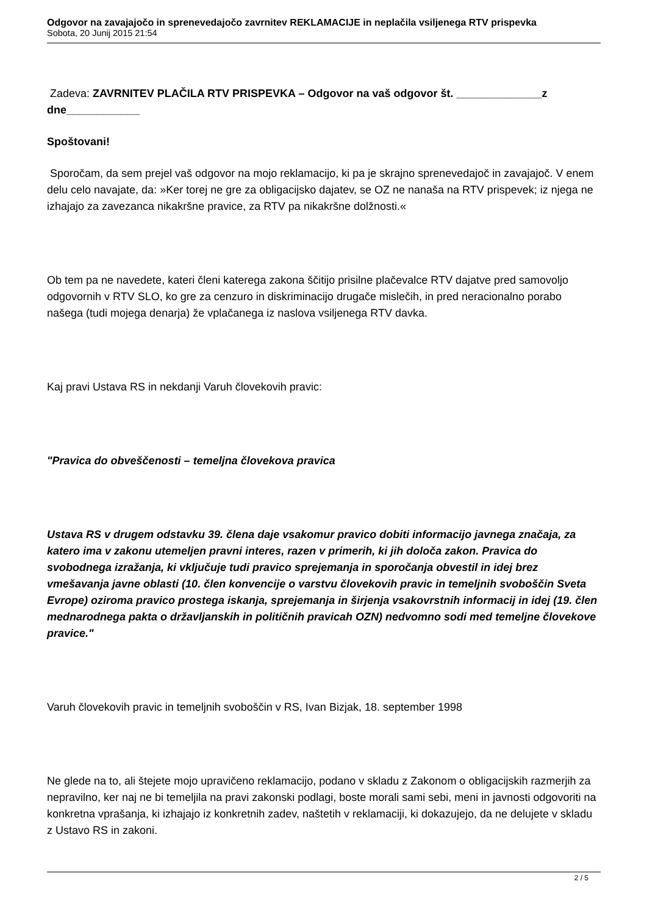Odgovor na zavajajočo in sprenevedajočo zavrnitev REKLAMACIJE in neplačila vsiljenega RTV prispevka
Sobota, 20 Junij 2015 21:54
Zadeva: ZAVRNITEV PLAČILA RTV PRISPEVKA – Odgovor na vaš odgovor št. ______________z dne____________
Spoštovani!
Sporočam, da sem prejel vaš odgovor na mojo reklamacijo, ki pa je skrajno sprenevedajoč in zavajajoč. V enem delu celo navajate, da: »Ker torej ne gre za obligacijsko dajatev, se OZ ne nanaša na RTV prispevek; iz njega ne izhajajo za zavezanca nikakršne pravice, za RTV pa nikakršne dolžnosti.«
Ob tem pa ne navedete, kateri členi katerega zakona ščitijo prisilne plačevalce RTV dajatve pred samovoljo odgovornih v RTV SLO, ko gre za cenzuro in diskriminacijo drugače mislečih, in pred neracionalno porabo našega (tudi mojega denarja) že vplačanega iz naslova vsiljenega RTV davka.
Kaj pravi Ustava RS in nekdanji Varuh človekovih pravic:
"Pravica do obveščenosti – temeljna človekova pravica
Ustava RS v drugem odstavku 39. člena daje vsakomur pravico dobiti informacijo javnega značaja, za katero ima v zakonu utemeljen pravni interes, razen v primerih, ki jih določa zakon. Pravica do svobodnega izražanja, ki vključuje tudi pravico sprejemanja in sporočanja obvestil in idej brez vmešavanja javne oblasti (10. člen konvencije o varstvu človekovih pravic in temeljnih svoboščin Sveta Evrope) oziroma pravico prostega iskanja, sprejemanja in širjenja vsakovrstnih informacij in idej (19. člen mednarodnega pakta o državljanskih in političnih pravicah OZN) nedvomno sodi med temeljne človekove pravice."
Varuh človekovih pravic in temeljnih svoboščin v RS, Ivan Bizjak, 18. september 1998
Ne glede na to, ali štejete mojo upravičeno reklamacijo, podano v skladu z Zakonom o obligacijskih razmerjih za nepravilno, ker naj ne bi temeljila na pravi zakonski podlagi, boste morali sami sebi, meni in javnosti odgovoriti na konkretna vprašanja, ki izhajajo iz konkretnih zadev, naštetih v reklamaciji, ki dokazujejo, da ne delujete v skladu z Ustavo RS in zakoni.
2 / 5